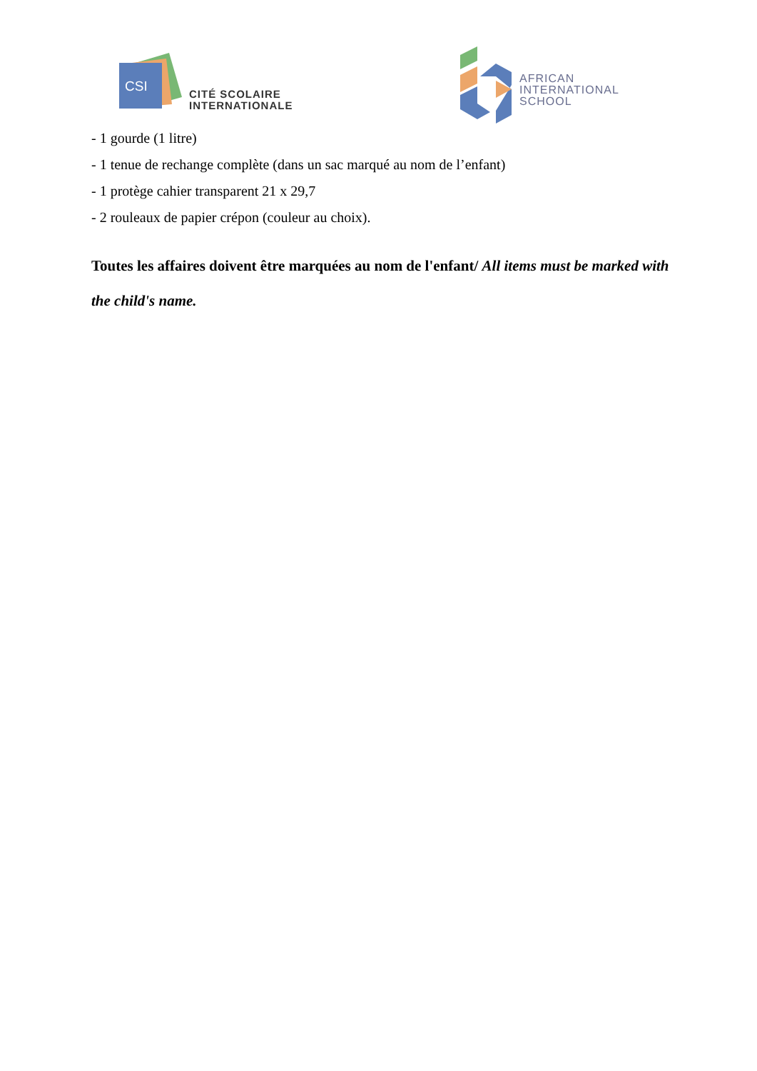CSI
CITÉ SCOLAIRE
INTERNATIONALE
AFRICAN
INTERNATIONAL
SCHOOL
- 1 gourde (1 litre)
- 1 tenue de rechange complète (dans un sac marqué au nom de l’enfant)
- 1 protège cahier transparent 21 x 29,7
- 2 rouleaux de papier crépon (couleur au choix).
Toutes les affaires doivent être marquées au nom de l'enfant/ All items must be marked with the child's name.